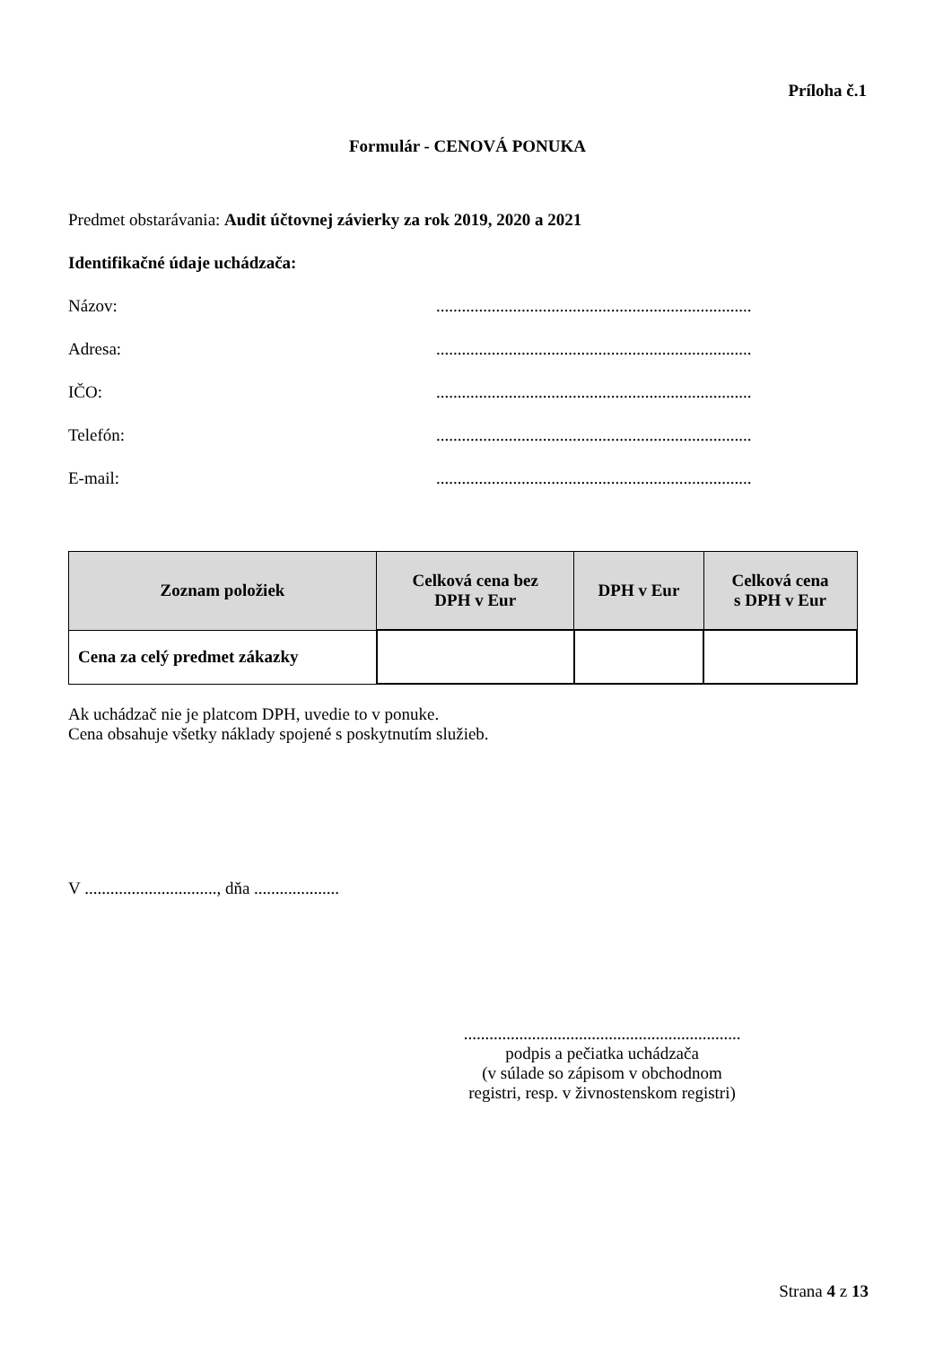Príloha č.1
Formulár - CENOVÁ PONUKA
Predmet obstarávania: Audit účtovnej závierky za rok 2019, 2020 a 2021
Identifikačné údaje uchádzača:
Názov:..........................................................................
Adresa:..........................................................................
IČO:..........................................................................
Telefón:..........................................................................
E-mail:..........................................................................
| Zoznam položiek | Celková cena bez DPH v Eur | DPH v Eur | Celková cena s DPH v Eur |
| --- | --- | --- | --- |
| Cena za celý predmet zákazky | | | |
Ak uchádzač nie je platcom DPH, uvedie to v ponuke.
Cena obsahuje všetky náklady spojené s poskytnutím služieb.
V ..............................., dňa ....................
.................................................................
podpis a pečiatka uchádzača
(v súlade so zápisom v obchodnom
registri, resp. v živnostenskom registri)
Strana 4 z 13